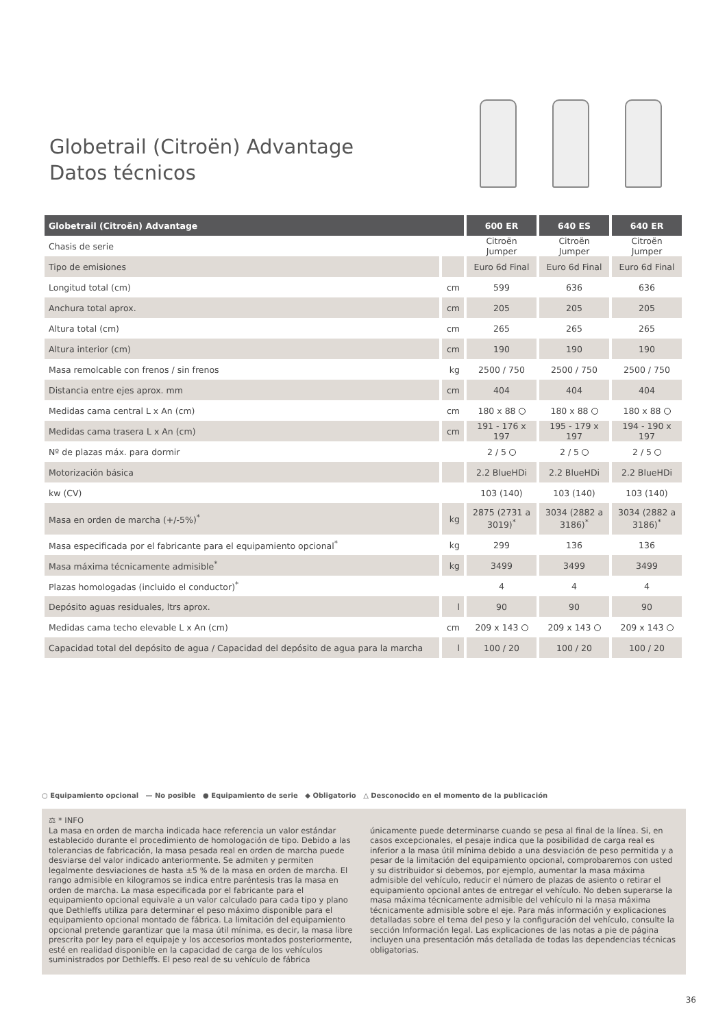Globetrail (Citroën) Advantage
Datos técnicos
| Globetrail (Citroën) Advantage | | 600 ER | 640 ES | 640 ER |
| --- | --- | --- | --- | --- |
| Chasis de serie | | Citroën Jumper | Citroën Jumper | Citroën Jumper |
| Tipo de emisiones | | Euro 6d Final | Euro 6d Final | Euro 6d Final |
| Longitud total (cm) | cm | 599 | 636 | 636 |
| Anchura total aprox. | cm | 205 | 205 | 205 |
| Altura total (cm) | cm | 265 | 265 | 265 |
| Altura interior (cm) | cm | 190 | 190 | 190 |
| Masa remolcable con frenos / sin frenos | kg | 2500 / 750 | 2500 / 750 | 2500 / 750 |
| Distancia entre ejes aprox. mm | cm | 404 | 404 | 404 |
| Medidas cama central L x An (cm) | cm | 180 x 88 | 180 x 88 | 180 x 88 |
| Medidas cama trasera L x An (cm) | cm | 191 - 176 x 197 | 195 - 179 x 197 | 194 - 190 x 197 |
| Nº de plazas máx. para dormir | | 2 / 5 | 2 / 5 | 2 / 5 |
| Motorización básica | | 2.2 BlueHDi | 2.2 BlueHDi | 2.2 BlueHDi |
| kw (CV) | | 103 (140) | 103 (140) | 103 (140) |
| Masa en orden de marcha (+/-5%)<sup>*</sup> | kg | 2875 (2731 a 3019)<sup>*</sup> | 3034 (2882 a 3186)<sup>*</sup> | 3034 (2882 a 3186)<sup>*</sup> |
| Masa especificada por el fabricante para el equipamiento opcional<sup>*</sup> | kg | 299 | 136 | 136 |
| Masa máxima técnicamente admisible<sup>*</sup> | kg | 3499 | 3499 | 3499 |
| Plazas homologadas (incluido el conductor)<sup>*</sup> | | 4 | 4 | 4 |
| Depósito aguas residuales, ltrs aprox. | l | 90 | 90 | 90 |
| Medidas cama techo elevable L x An (cm) | cm | 209 x 143 | 209 x 143 | 209 x 143 |
| Capacidad total del depósito de agua / Capacidad del depósito de agua para la marcha | l | 100 / 20 | 100 / 20 | 100 / 20 |
○ Equipamiento opcional — No posible ● Equipamiento de serie ◆ Obligatorio △ Desconocido en el momento de la publicación
⚖ * INFO
La masa en orden de marcha indicada hace referencia un valor estándar establecido durante el procedimiento de homologación de tipo. Debido a las tolerancias de fabricación, la masa pesada real en orden de marcha puede desviarse del valor indicado anteriormente. Se admiten y permiten legalmente desviaciones de hasta ±5 % de la masa en orden de marcha. El rango admisible en kilogramos se indica entre paréntesis tras la masa en orden de marcha. La masa especificada por el fabricante para el equipamiento opcional equivale a un valor calculado para cada tipo y plano que Dethleffs utiliza para determinar el peso máximo disponible para el equipamiento opcional montado de fábrica. La limitación del equipamiento opcional pretende garantizar que la masa útil mínima, es decir, la masa libre prescrita por ley para el equipaje y los accesorios montados posteriormente, esté en realidad disponible en la capacidad de carga de los vehículos suministrados por Dethleffs. El peso real de su vehículo de fábrica únicamente puede determinarse cuando se pesa al final de la línea. Si, en casos excepcionales, el pesaje indica que la posibilidad de carga real es inferior a la masa útil mínima debido a una desviación de peso permitida y a pesar de la limitación del equipamiento opcional, comprobaremos con usted y su distribuidor si debemos, por ejemplo, aumentar la masa máxima admisible del vehículo, reducir el número de plazas de asiento o retirar el equipamiento opcional antes de entregar el vehículo. No deben superarse la masa máxima técnicamente admisible del vehículo ni la masa máxima técnicamente admisible sobre el eje. Para más información y explicaciones detalladas sobre el tema del peso y la configuración del vehículo, consulte la sección Información legal. Las explicaciones de las notas a pie de página incluyen una presentación más detallada de todas las dependencias técnicas obligatorias.
36